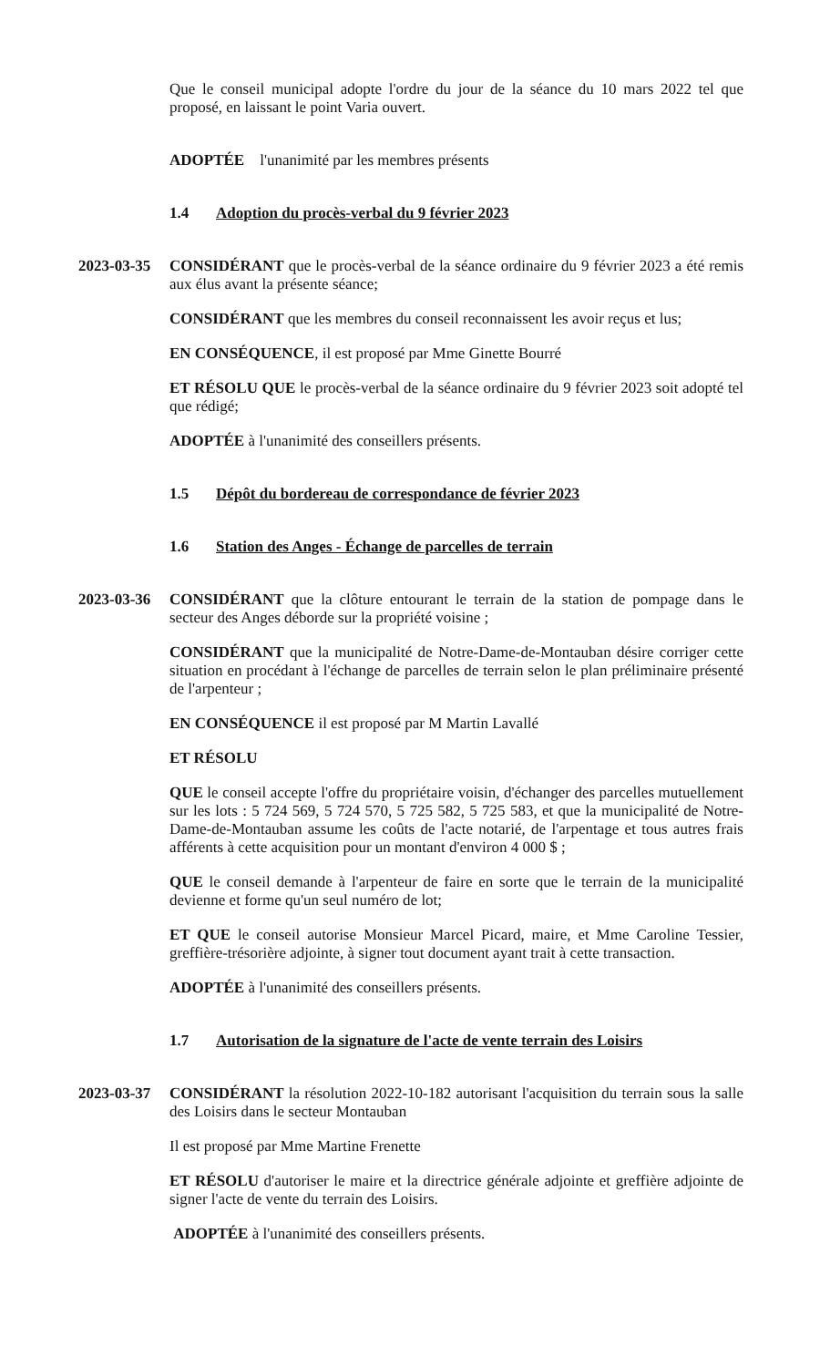Que le conseil municipal adopte l'ordre du jour de la séance du 10 mars 2022 tel que proposé, en laissant le point Varia ouvert.
ADOPTÉE l'unanimité par les membres présents
1.4 Adoption du procès-verbal du 9 février 2023
2023-03-35 CONSIDÉRANT que le procès-verbal de la séance ordinaire du 9 février 2023 a été remis aux élus avant la présente séance;
CONSIDÉRANT que les membres du conseil reconnaissent les avoir reçus et lus;
EN CONSÉQUENCE, il est proposé par Mme Ginette Bourré
ET RÉSOLU QUE le procès-verbal de la séance ordinaire du 9 février 2023 soit adopté tel que rédigé;
ADOPTÉE à l'unanimité des conseillers présents.
1.5 Dépôt du bordereau de correspondance de février 2023
1.6 Station des Anges - Échange de parcelles de terrain
2023-03-36 CONSIDÉRANT que la clôture entourant le terrain de la station de pompage dans le secteur des Anges déborde sur la propriété voisine ;
CONSIDÉRANT que la municipalité de Notre-Dame-de-Montauban désire corriger cette situation en procédant à l'échange de parcelles de terrain selon le plan préliminaire présenté de l'arpenteur ;
EN CONSÉQUENCE il est proposé par M Martin Lavallé
ET RÉSOLU
QUE le conseil accepte l'offre du propriétaire voisin, d'échanger des parcelles mutuellement sur les lots : 5 724 569, 5 724 570, 5 725 582, 5 725 583, et que la municipalité de Notre-Dame-de-Montauban assume les coûts de l'acte notarié, de l'arpentage et tous autres frais afférents à cette acquisition pour un montant d'environ 4 000 $ ;
QUE le conseil demande à l'arpenteur de faire en sorte que le terrain de la municipalité devienne et forme qu'un seul numéro de lot;
ET QUE le conseil autorise Monsieur Marcel Picard, maire, et Mme Caroline Tessier, greffière-trésorière adjointe, à signer tout document ayant trait à cette transaction.
ADOPTÉE à l'unanimité des conseillers présents.
1.7 Autorisation de la signature de l'acte de vente terrain des Loisirs
2023-03-37 CONSIDÉRANT la résolution 2022-10-182 autorisant l'acquisition du terrain sous la salle des Loisirs dans le secteur Montauban
Il est proposé par Mme Martine Frenette
ET RÉSOLU d'autoriser le maire et la directrice générale adjointe et greffière adjointe de signer l'acte de vente du terrain des Loisirs.
ADOPTÉE à l'unanimité des conseillers présents.